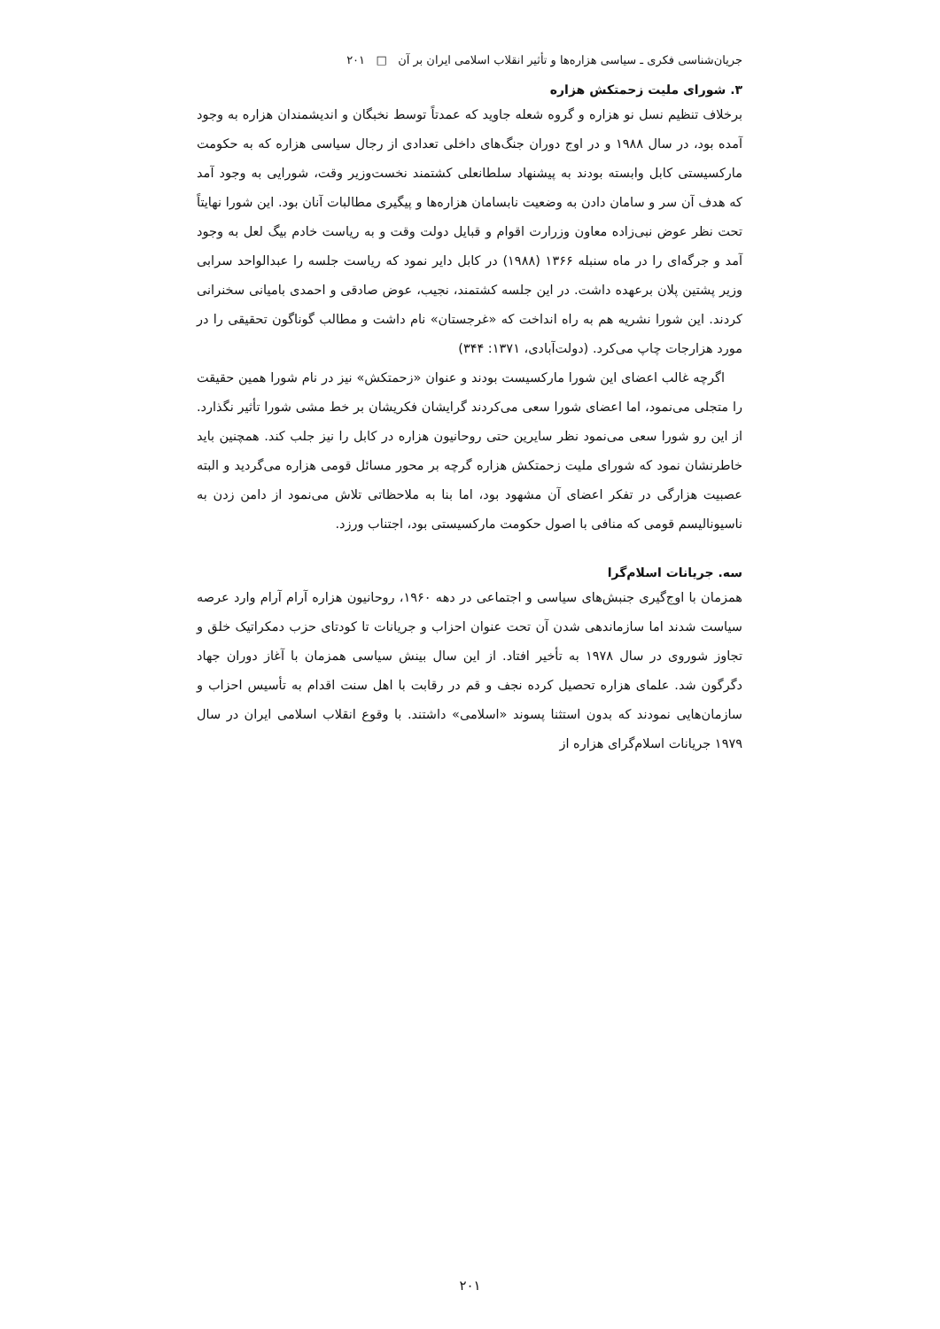جریان‌شناسی فکری ـ سیاسی هزاره‌ها و تأثیر انقلاب اسلامی ایران بر آن □ ۲۰۱
۳. شورای ملیت زحمتکش هزاره
برخلاف تنظیم نسل نو هزاره و گروه شعله جاوید که عمدتاً توسط نخبگان و اندیشمندان هزاره به وجود آمده بود، در سال ۱۹۸۸ و در اوج دوران جنگ‌های داخلی تعدادی از رجال سیاسی هزاره که به حکومت مارکسیستی کابل وابسته بودند به پیشنهاد سلطانعلی کشتمند نخست‌وزیر وقت، شورایی به وجود آمد که هدف آن سر و سامان دادن به وضعیت نابسامان هزاره‌ها و پیگیری مطالبات آنان بود. این شورا نهایتاً تحت نظر عوض نبی‌زاده معاون وزرارت اقوام و قبایل دولت وقت و به ریاست خادم بیگ لعل به وجود آمد و جرگه‌ای را در ماه سنبله ۱۳۶۶ (۱۹۸۸) در کابل دایر نمود که ریاست جلسه را عبدالواحد سرابی وزیر پشتین پلان برعهده داشت. در این جلسه کشتمند، نجیب، عوض صادقی و احمدی بامیانی سخنرانی کردند. این شورا نشریه هم به راه انداخت که «غرجستان» نام داشت و مطالب گوناگون تحقیقی را در مورد هزارجات چاپ می‌کرد. (دولت‌آبادی، ۱۳۷۱: ۳۴۴)
اگرچه غالب اعضای این شورا مارکسیست بودند و عنوان «زحمتکش» نیز در نام شورا همین حقیقت را متجلی می‌نمود، اما اعضای شورا سعی می‌کردند گرایشان فکریشان بر خط مشی شورا تأثیر نگذارد. از این رو شورا سعی می‌نمود نظر سایرین حتی روحانیون هزاره در کابل را نیز جلب کند. همچنین باید خاطرنشان نمود که شورای ملیت زحمتکش هزاره گرچه بر محور مسائل قومی هزاره می‌گردید و البته عصبیت هزارگی در تفکر اعضای آن مشهود بود، اما بنا به ملاحظاتی تلاش می‌نمود از دامن زدن به ناسیونالیسم قومی که منافی با اصول حکومت مارکسیستی بود، اجتناب ورزد.
سه. جریانات اسلام‌گرا
همزمان با اوج‌گیری جنبش‌های سیاسی و اجتماعی در دهه ۱۹۶۰، روحانیون هزاره آرام آرام وارد عرصه سیاست شدند اما سازماندهی شدن آن تحت عنوان احزاب و جریانات تا کودتای حزب دمکراتیک خلق و تجاوز شوروی در سال ۱۹۷۸ به تأخیر افتاد. از این سال بینش سیاسی همزمان با آغاز دوران جهاد دگرگون شد. علمای هزاره تحصیل کرده نجف و قم در رقابت با اهل سنت اقدام به تأسیس احزاب و سازمان‌هایی نمودند که بدون استثنا پسوند «اسلامی» داشتند. با وقوع انقلاب اسلامی ایران در سال ۱۹۷۹ جریانات اسلام‌گرای هزاره از
۲۰۱